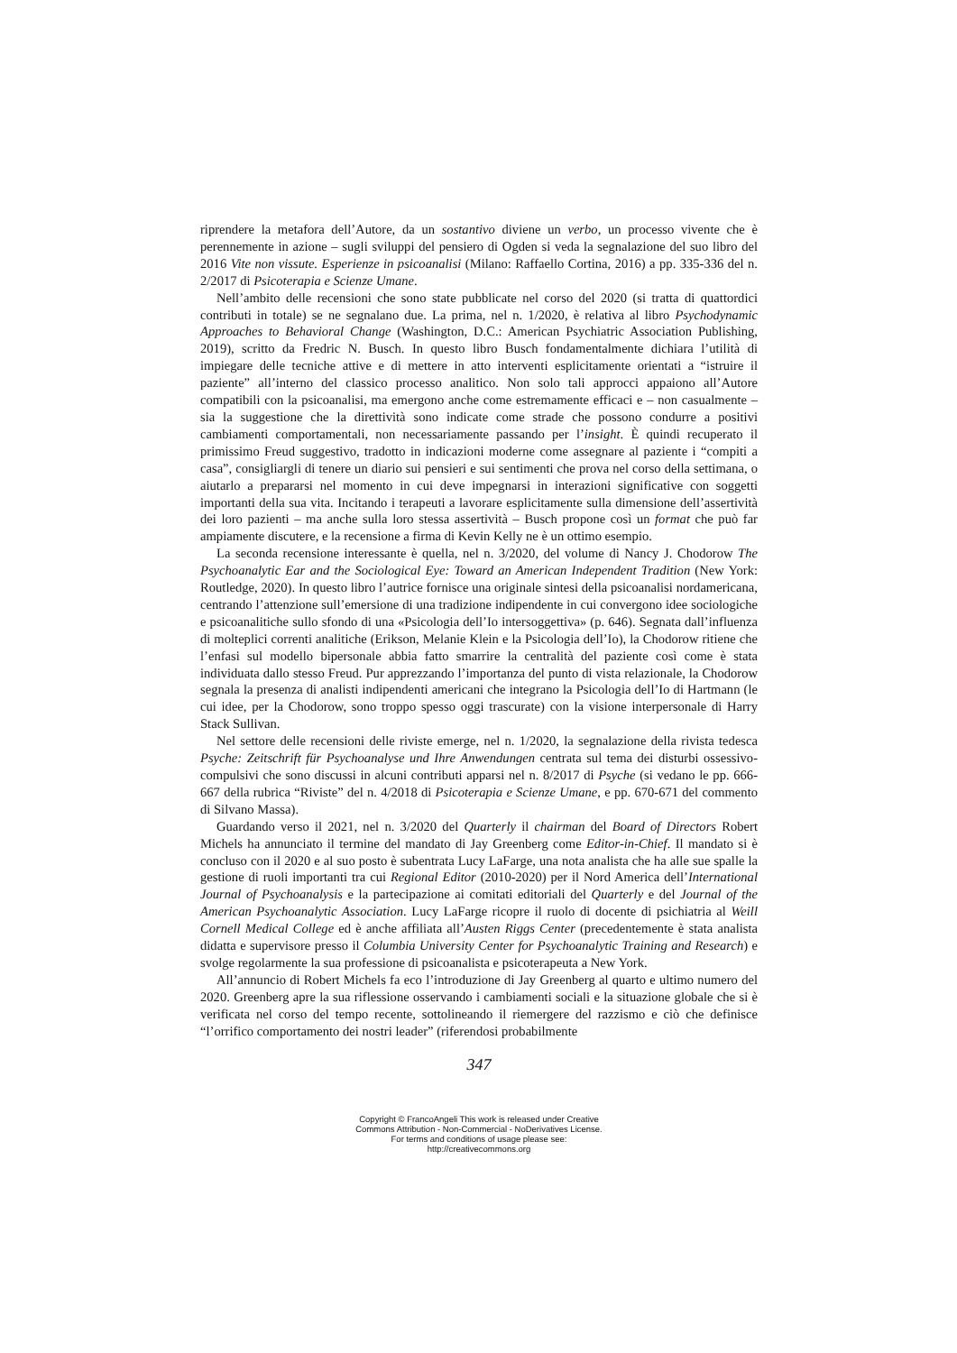riprendere la metafora dell’Autore, da un sostantivo diviene un verbo, un processo vivente che è perennemente in azione – sugli sviluppi del pensiero di Ogden si veda la segnalazione del suo libro del 2016 Vite non vissute. Esperienze in psicoanalisi (Milano: Raffaello Cortina, 2016) a pp. 335-336 del n. 2/2017 di Psicoterapia e Scienze Umane.
Nell’ambito delle recensioni che sono state pubblicate nel corso del 2020 (si tratta di quattordici contributi in totale) se ne segnalano due. La prima, nel n. 1/2020, è relativa al libro Psychodynamic Approaches to Behavioral Change (Washington, D.C.: American Psychiatric Association Publishing, 2019), scritto da Fredric N. Busch. In questo libro Busch fondamentalmente dichiara l’utilità di impiegare delle tecniche attive e di mettere in atto interventi esplicitamente orientati a “istruire il paziente” all’interno del classico processo analitico. Non solo tali approcci appaiono all’Autore compatibili con la psicoanalisi, ma emergono anche come estremamente efficaci e – non casualmente – sia la suggestione che la direttività sono indicate come strade che possono condurre a positivi cambiamenti comportamentali, non necessariamente passando per l’insight. È quindi recuperato il primissimo Freud suggestivo, tradotto in indicazioni moderne come assegnare al paziente i “compiti a casa”, consigliargli di tenere un diario sui pensieri e sui sentimenti che prova nel corso della settimana, o aiutarlo a prepararsi nel momento in cui deve impegnarsi in interazioni significative con soggetti importanti della sua vita. Incitando i terapeuti a lavorare esplicitamente sulla dimensione dell’assertività dei loro pazienti – ma anche sulla loro stessa assertività – Busch propone così un format che può far ampiamente discutere, e la recensione a firma di Kevin Kelly ne è un ottimo esempio.
La seconda recensione interessante è quella, nel n. 3/2020, del volume di Nancy J. Chodorow The Psychoanalytic Ear and the Sociological Eye: Toward an American Independent Tradition (New York: Routledge, 2020). In questo libro l’autrice fornisce una originale sintesi della psicoanalisi nordamericana, centrando l’attenzione sull’emersione di una tradizione indipendente in cui convergono idee sociologiche e psicoanalitiche sullo sfondo di una «Psicologia dell’Io intersoggettiva» (p. 646). Segnata dall’influenza di molteplici correnti analitiche (Erikson, Melanie Klein e la Psicologia dell’Io), la Chodorow ritiene che l’enfasi sul modello bipersonale abbia fatto smarrire la centralità del paziente così come è stata individuata dallo stesso Freud. Pur apprezzando l’importanza del punto di vista relazionale, la Chodorow segnala la presenza di analisti indipendenti americani che integrano la Psicologia dell’Io di Hartmann (le cui idee, per la Chodorow, sono troppo spesso oggi trascurate) con la visione interpersonale di Harry Stack Sullivan.
Nel settore delle recensioni delle riviste emerge, nel n. 1/2020, la segnalazione della rivista tedesca Psyche: Zeitschrift für Psychoanalyse und Ihre Anwendungen centrata sul tema dei disturbi ossessivo-compulsivi che sono discussi in alcuni contributi apparsi nel n. 8/2017 di Psyche (si vedano le pp. 666-667 della rubrica “Riviste” del n. 4/2018 di Psicoterapia e Scienze Umane, e pp. 670-671 del commento di Silvano Massa).
Guardando verso il 2021, nel n. 3/2020 del Quarterly il chairman del Board of Directors Robert Michels ha annunciato il termine del mandato di Jay Greenberg come Editor-in-Chief. Il mandato si è concluso con il 2020 e al suo posto è subentrata Lucy LaFarge, una nota analista che ha alle sue spalle la gestione di ruoli importanti tra cui Regional Editor (2010-2020) per il Nord America dell’International Journal of Psychoanalysis e la partecipazione ai comitati editoriali del Quarterly e del Journal of the American Psychoanalytic Association. Lucy LaFarge ricopre il ruolo di docente di psichiatria al Weill Cornell Medical College ed è anche affiliata all’Austen Riggs Center (precedentemente è stata analista didatta e supervisore presso il Columbia University Center for Psychoanalytic Training and Research) e svolge regolarmente la sua professione di psicoanalista e psicoterapeuta a New York.
All’annuncio di Robert Michels fa eco l’introduzione di Jay Greenberg al quarto e ultimo numero del 2020. Greenberg apre la sua riflessione osservando i cambiamenti sociali e la situazione globale che si è verificata nel corso del tempo recente, sottolineando il riemergere del razzismo e ciò che definisce “l’orrifico comportamento dei nostri leader” (riferendosi probabilmente
347
Copyright © FrancoAngeli This work is released under Creative
Commons Attribution - Non-Commercial - NoDerivatives License.
For terms and conditions of usage please see:
http://creativecommons.org